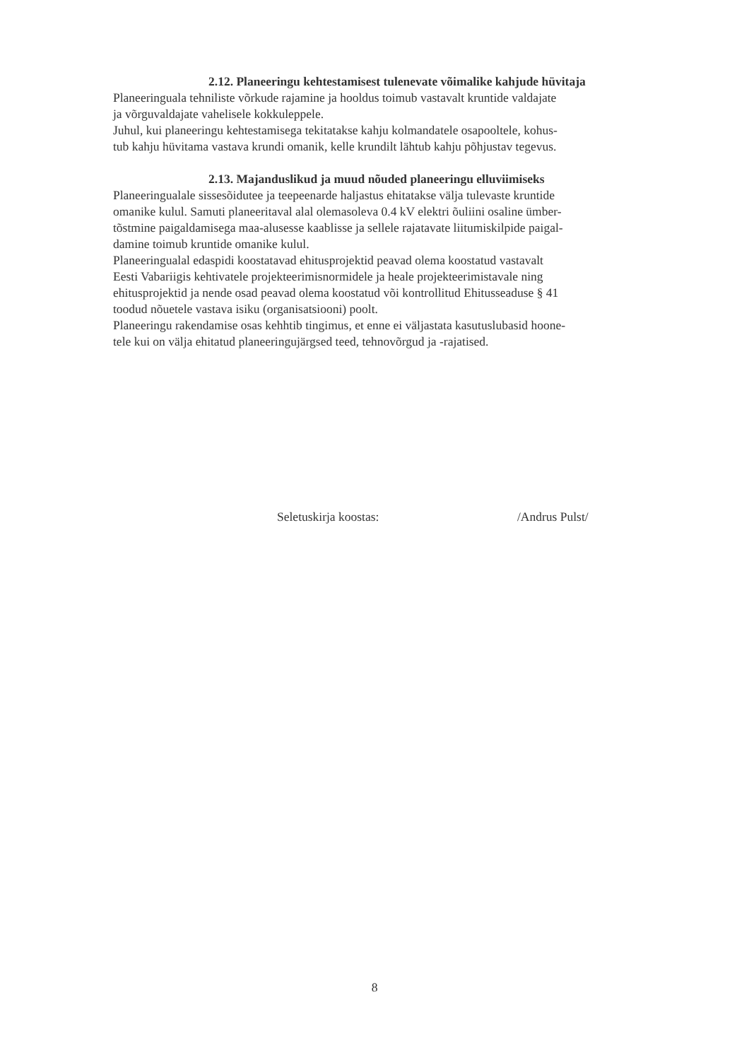2.12. Planeeringu kehtestamisest tulenevate võimalike kahjude hüvitaja
Planeeringuala tehniliste võrkude rajamine ja hooldus toimub vastavalt kruntide valdajate
ja võrguvaldajate vahelisele kokkuleppele.
Juhul, kui planeeringu kehtestamisega tekitatakse kahju kolmandatele osapooltele, kohus-
tub kahju hüvitama vastava krundi omanik, kelle krundilt lähtub kahju põhjustav tegevus.
2.13. Majanduslikud ja muud nõuded planeeringu elluviimiseks
Planeeringualale sissesõidutee ja teepeenarde haljastus ehitatakse välja tulevaste kruntide
omanike kulul. Samuti planeeritaval alal olemasoleva 0.4 kV elektri õuliini osaline ümber-
tõstmine paigaldamisega maa-alusesse kaablisse ja sellele rajatavate liitumiskilpide paigal-
damine toimub kruntide omanike kulul.
Planeeringualal edaspidi koostatavad ehitusprojektid peavad olema koostatud vastavalt
Eesti Vabariigis kehtivatele projekteerimisnormidele ja heale projekteerimistavale ning
ehitusprojektid ja nende osad peavad olema koostatud või kontrollitud Ehitusseaduse § 41
toodud nõuetele vastava isiku (organisatsiooni) poolt.
Planeeringu rakendamise osas kehhtib tingimus, et enne ei väljastata kasutuslubasid hoone-
tele kui on välja ehitatud planeeringujärgsed teed, tehnovõrgud ja -rajatised.
Seletuskirja koostas: /Andrus Pulst/
8